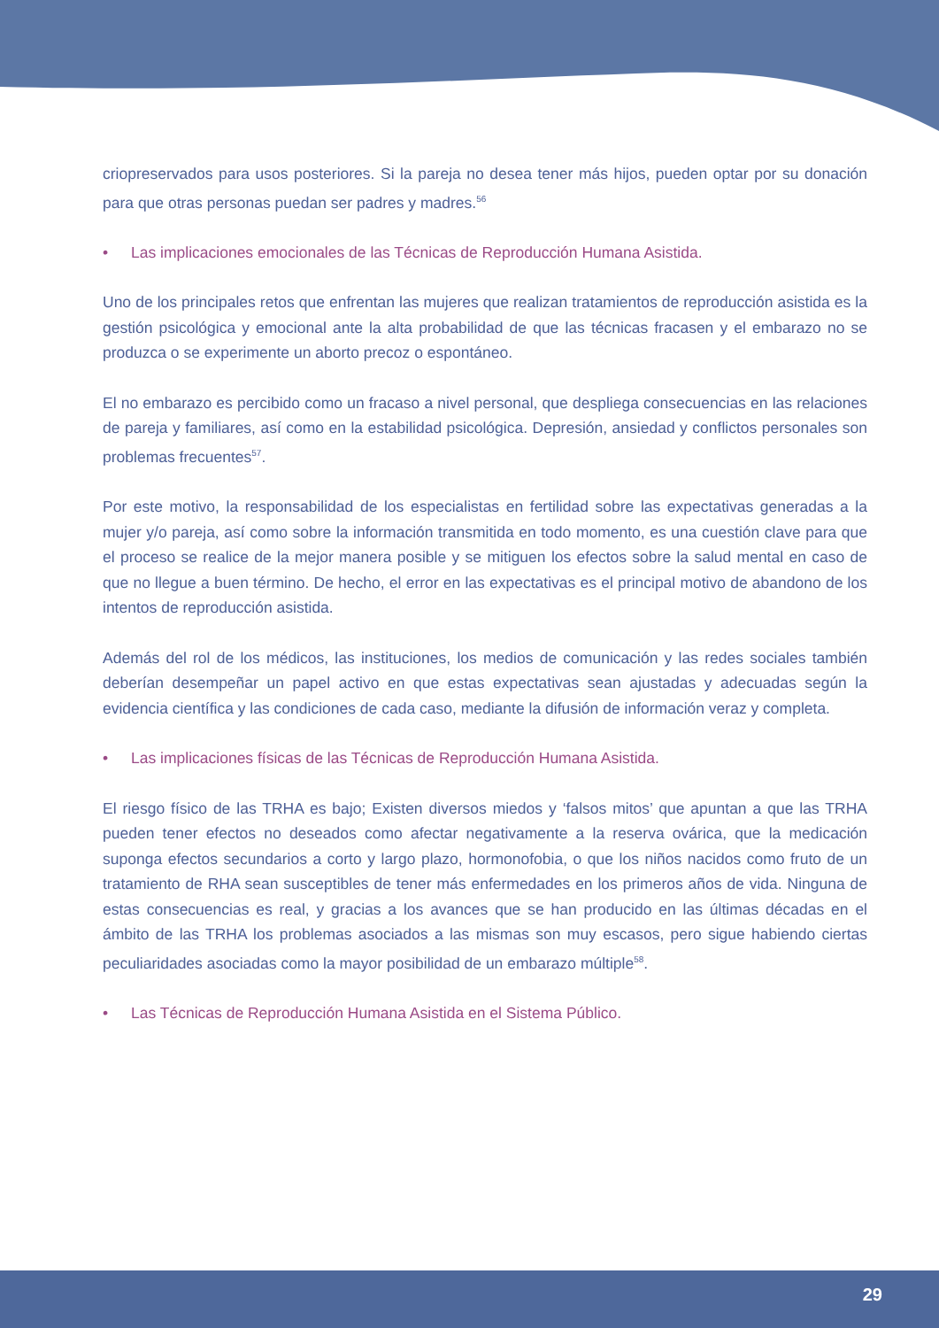criopreservados para usos posteriores. Si la pareja no desea tener más hijos, pueden optar por su donación para que otras personas puedan ser padres y madres.<sup>56</sup>
• Las implicaciones emocionales de las Técnicas de Reproducción Humana Asistida.
Uno de los principales retos que enfrentan las mujeres que realizan tratamientos de reproducción asistida es la gestión psicológica y emocional ante la alta probabilidad de que las técnicas fracasen y el embarazo no se produzca o se experimente un aborto precoz o espontáneo.
El no embarazo es percibido como un fracaso a nivel personal, que despliega consecuencias en las relaciones de pareja y familiares, así como en la estabilidad psicológica. Depresión, ansiedad y conflictos personales son problemas frecuentes<sup>57</sup>.
Por este motivo, la responsabilidad de los especialistas en fertilidad sobre las expectativas generadas a la mujer y/o pareja, así como sobre la información transmitida en todo momento, es una cuestión clave para que el proceso se realice de la mejor manera posible y se mitiguen los efectos sobre la salud mental en caso de que no llegue a buen término. De hecho, el error en las expectativas es el principal motivo de abandono de los intentos de reproducción asistida.
Además del rol de los médicos, las instituciones, los medios de comunicación y las redes sociales también deberían desempeñar un papel activo en que estas expectativas sean ajustadas y adecuadas según la evidencia científica y las condiciones de cada caso, mediante la difusión de información veraz y completa.
• Las implicaciones físicas de las Técnicas de Reproducción Humana Asistida.
El riesgo físico de las TRHA es bajo; Existen diversos miedos y ‘falsos mitos’ que apuntan a que las TRHA pueden tener efectos no deseados como afectar negativamente a la reserva ovárica, que la medicación suponga efectos secundarios a corto y largo plazo, hormonofobia, o que los niños nacidos como fruto de un tratamiento de RHA sean susceptibles de tener más enfermedades en los primeros años de vida. Ninguna de estas consecuencias es real, y gracias a los avances que se han producido en las últimas décadas en el ámbito de las TRHA los problemas asociados a las mismas son muy escasos, pero sigue habiendo ciertas peculiaridades asociadas como la mayor posibilidad de un embarazo múltiple<sup>58</sup>.
• Las Técnicas de Reproducción Humana Asistida en el Sistema Público.
29